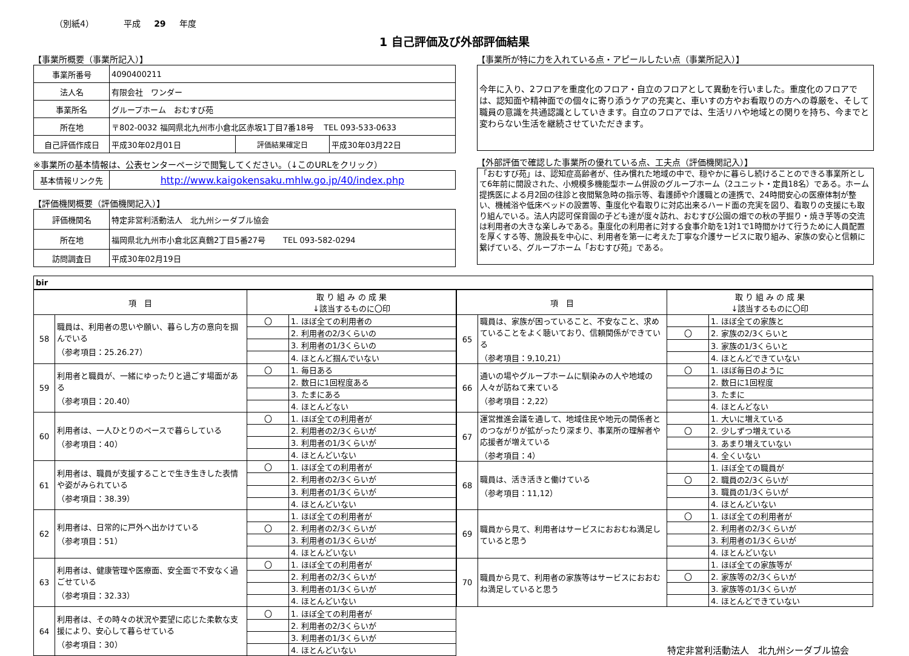（別紙4） 平成 29 年度
1 自己評価及び外部評価結果
【事業所概要（事業所記入）】
| 事業所番号 | 4090400211 | | |
| 法人名 | 有限会社 ワンダー | | |
| 事業所名 | グループホーム おむすび苑 | | |
| 所在地 | 〒802-0032 福岡県北九州市小倉北区赤坂1丁目7番18号 TEL 093-533-0633 | | |
| 自己評価作成日 | 平成30年02月01日 | 評価結果確定日 | 平成30年03月22日 |
※事業所の基本情報は、公表センターページで閲覧してください。（↓このURLをクリック）
| 基本情報リンク先 | http://www.kaigokensaku.mhlw.go.jp/40/index.php |
【評価機関概要（評価機関記入）】
| 評価機関名 | 特定非営利活動法人 北九州シーダブル協会 |
| 所在地 | 福岡県北九州市小倉北区真鶴2丁目5番27号 TEL 093-582-0294 |
| 訪問調査日 | 平成30年02月19日 |
【事業所が特に力を入れている点・アピールしたい点（事業所記入）】
今年に入り、2フロアを重度化のフロア・自立のフロアとして異動を行いました。重度化のフロアでは、認知面や精神面での個々に寄り添うケアの充実と、車いすの方やお看取りの方への尊厳を、そして職員の意識を共通認識としていきます。自立のフロアでは、生活リハや地域との関りを持ち、今までと変わらない生活を継続させていただきます。
【外部評価で確認した事業所の優れている点、工夫点（評価機関記入）】
「おむすび苑」は、認知症高齢者が、住み慣れた地域の中で、穏やかに暮らし続けることのできる事業所として6年前に開設された、小規模多機能型ホーム併設のグループホーム（2ユニット・定員18名）である。ホーム提携医による月2回の往診と夜間緊急時の指示等、看護師や介護職との連携で、24時間安心の医療体制が整い、機械浴や低床ベッドの設置等、重度化や看取りに対応出来るハード面の充実を図り、看取りの支援にも取り組んでいる。法人内認可保育園の子ども達が度々訪れ、おむすび公園の畑での秋の芋掘り・焼き芋等の交流は利用者の大きな楽しみである。重度化の利用者に対する食事介助を1対1で1時間かけて行うために人員配置を厚くする等、施設長を中心に、利用者を第一に考えた丁寧な介護サービスに取り組み、家族の安心と信頼に繋げている、グループホーム「おむすび苑」である。
bir
| 項 目 | | 取 り 組 み の 成 果 ↓該当するものに〇印 | |
| --- | --- | --- | --- |
| 58 | 職員は、利用者の思いや願い、暮らし方の意向を掴んでいる （参考項目：25.26.27） | 〇 | 1. ほぼ全ての利用者の |
| | | | 2. 利用者の2/3くらいの |
| | | | 3. 利用者の1/3くらいの |
| | | | 4. ほとんど掴んでいない |
| 59 | 利用者と職員が、一緒にゆったりと過ごす場面がある （参考項目：20.40） | 〇 | 1. 毎日ある |
| | | | 2. 数日に1回程度ある |
| | | | 3. たまにある |
| | | | 4. ほとんどない |
| 60 | 利用者は、一人ひとりのペースで暮らしている （参考項目：40） | 〇 | 1. ほぼ全ての利用者が |
| | | | 2. 利用者の2/3くらいが |
| | | | 3. 利用者の1/3くらいが |
| | | | 4. ほとんどいない |
| 61 | 利用者は、職員が支援することで生き生きした表情や姿がみられている （参考項目：38.39） | 〇 | 1. ほぼ全ての利用者が |
| | | | 2. 利用者の2/3くらいが |
| | | | 3. 利用者の1/3くらいが |
| | | | 4. ほとんどいない |
| 62 | 利用者は、日常的に戸外へ出かけている （参考項目：51） | | 1. ほぼ全ての利用者が |
| | | 〇 | 2. 利用者の2/3くらいが |
| | | | 3. 利用者の1/3くらいが |
| | | | 4. ほとんどいない |
| 63 | 利用者は、健康管理や医療面、安全面で不安なく過ごせている （参考項目：32.33） | 〇 | 1. ほぼ全ての利用者が |
| | | | 2. 利用者の2/3くらいが |
| | | | 3. 利用者の1/3くらいが |
| | | | 4. ほとんどいない |
| 64 | 利用者は、その時々の状況や要望に応じた柔軟な支援により、安心して暮らせている （参考項目：30） | 〇 | 1. ほぼ全ての利用者が |
| | | | 2. 利用者の2/3くらいが |
| | | | 3. 利用者の1/3くらいが |
| | | | 4. ほとんどいない |
| 項 目 | | 取 り 組 み の 成 果 ↓該当するものに〇印 | |
| --- | --- | --- | --- |
| 65 | 職員は、家族が困っていること、不安なこと、求めていることをよく聴いており、信頼関係ができている （参考項目：9,10,21） | | 1. ほぼ全ての家族と |
| | | 〇 | 2. 家族の2/3くらいと |
| | | | 3. 家族の1/3くらいと |
| | | | 4. ほとんどできていない |
| 66 | 通いの場やグループホームに馴染みの人や地域の人々が訪ねて来ている （参考項目：2,22） | 〇 | 1. ほぼ毎日のように |
| | | | 2. 数日に1回程度 |
| | | | 3. たまに |
| | | | 4. ほとんどない |
| 67 | 運営推進会議を通して、地域住民や地元の関係者とのつながりが拡がったり深まり、事業所の理解者や応援者が増えている （参考項目：4） | | 1. 大いに増えている |
| | | 〇 | 2. 少しずつ増えている |
| | | | 3. あまり増えていない |
| | | | 4. 全くいない |
| 68 | 職員は、活き活きと働けている （参考項目：11,12） | | 1. ほぼ全ての職員が |
| | | 〇 | 2. 職員の2/3くらいが |
| | | | 3. 職員の1/3くらいが |
| | | | 4. ほとんどいない |
| 69 | 職員から見て、利用者はサービスにおおむね満足していると思う | 〇 | 1. ほぼ全ての利用者が |
| | | | 2. 利用者の2/3くらいが |
| | | | 3. 利用者の1/3くらいが |
| | | | 4. ほとんどいない |
| 70 | 職員から見て、利用者の家族等はサービスにおおむね満足していると思う | | 1. ほぼ全ての家族等が |
| | | 〇 | 2. 家族等の2/3くらいが |
| | | | 3. 家族等の1/3くらいが |
| | | | 4. ほとんどできていない |
特定非営利活動法人　北九州シーダブル協会